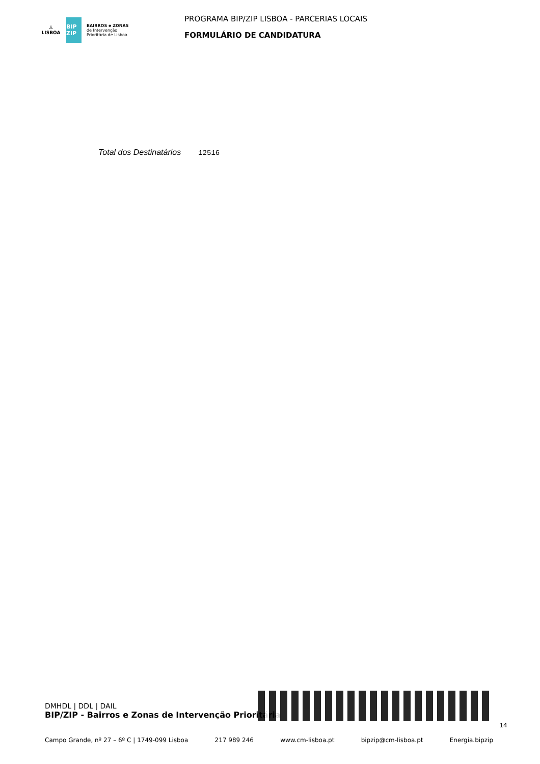⚓
LISBOA
BIP ZIP
BAIRROS e ZONAS
de Intervenção
Prioritária de Lisboa
PROGRAMA BIP/ZIP LISBOA - PARCERIAS LOCAIS
FORMULÁRIO DE CANDIDATURA
Total dos Destinatários 12516
DMHDL | DDL | DAIL
BIP/ZIP - Bairros e Zonas de Intervenção Prioritária
14
Campo Grande, nº 27 – 6º C | 1749-099 Lisboa 217 989 246 www.cm-lisboa.pt bipzip@cm-lisboa.pt Energia.bipzip